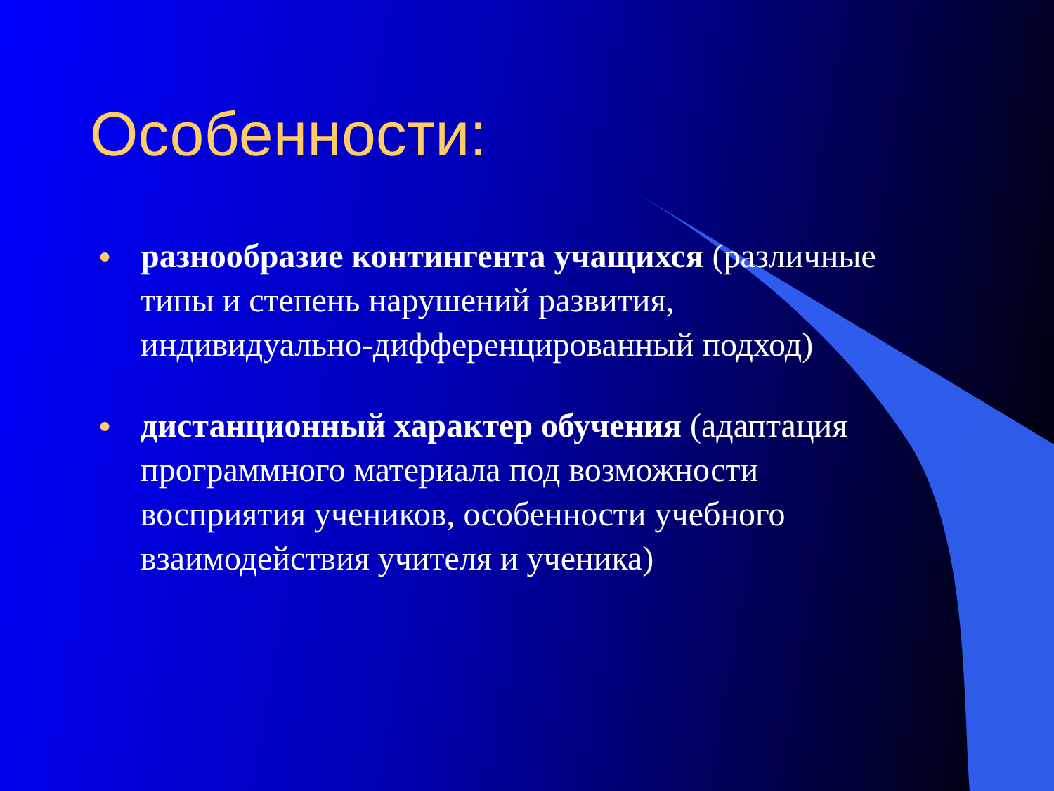Особенности:
● разнообразие контингента учащихся (различные типы и степень нарушений развития, индивидуально-дифференцированный подход)
● дистанционный характер обучения (адаптация программного материала под возможности восприятия учеников, особенности учебного взаимодействия учителя и ученика)